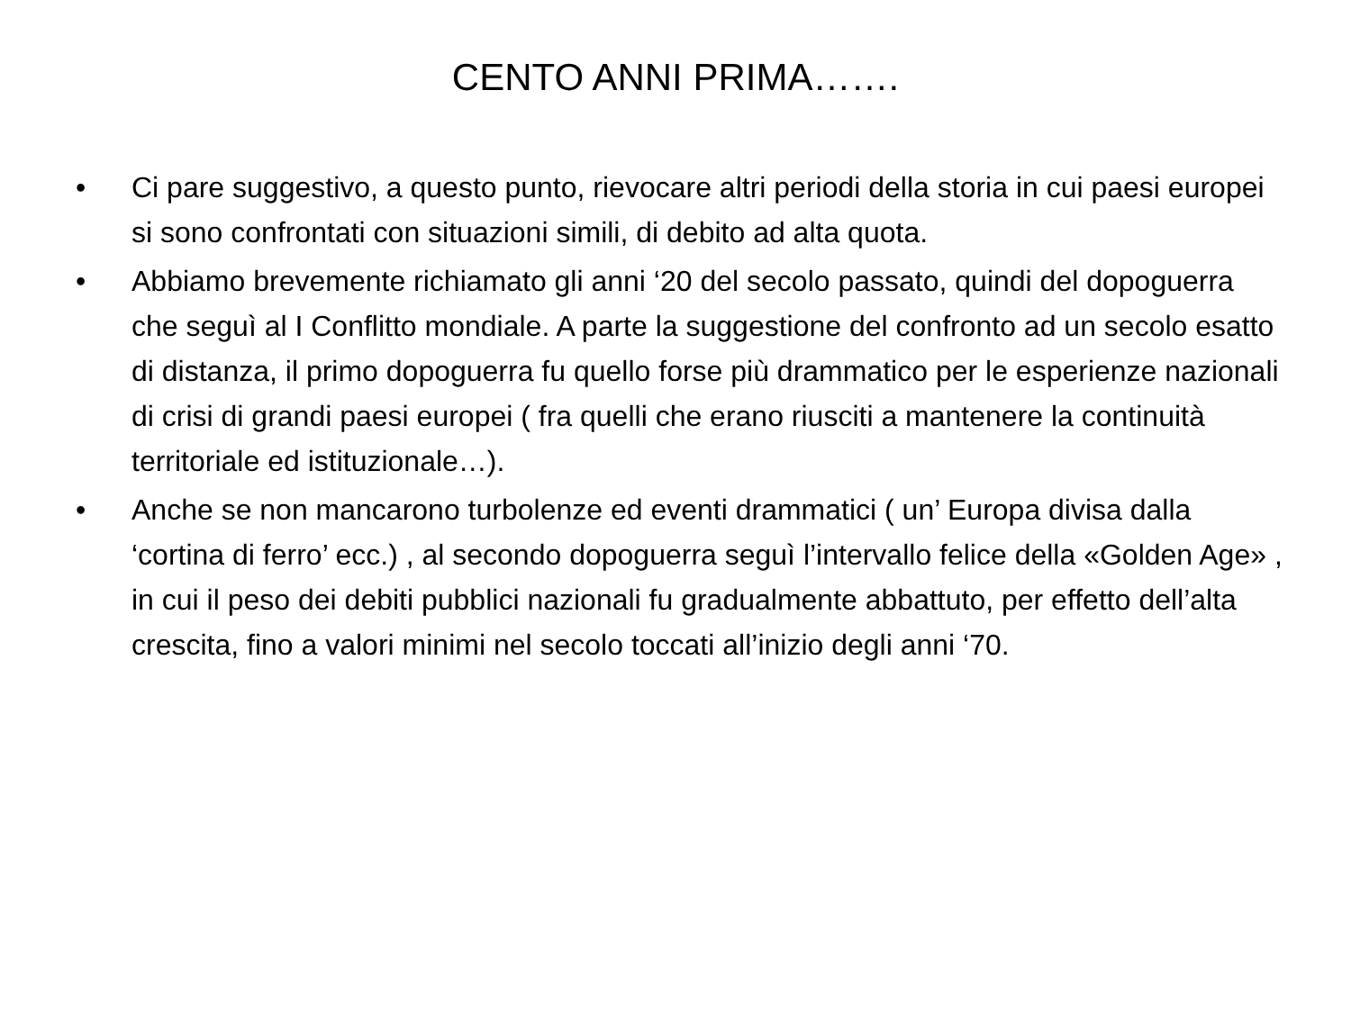CENTO ANNI PRIMA…….
• Ci pare suggestivo, a questo punto, rievocare altri periodi della storia in cui paesi europei si sono confrontati con situazioni simili, di debito ad alta quota.
• Abbiamo brevemente richiamato gli anni ‘20 del secolo passato, quindi del dopoguerra che seguì al I Conflitto mondiale. A parte la suggestione del confronto ad un secolo esatto di distanza, il primo dopoguerra fu quello forse più drammatico per le esperienze nazionali di crisi di grandi paesi europei ( fra quelli che erano riusciti a mantenere la continuità territoriale ed istituzionale…).
• Anche se non mancarono turbolenze ed eventi drammatici ( un’ Europa divisa dalla ‘cortina di ferro’ ecc.) , al secondo dopoguerra seguì l’intervallo felice della «Golden Age» , in cui il peso dei debiti pubblici nazionali fu gradualmente abbattuto, per effetto dell’alta crescita, fino a valori minimi nel secolo toccati all’inizio degli anni ‘70.